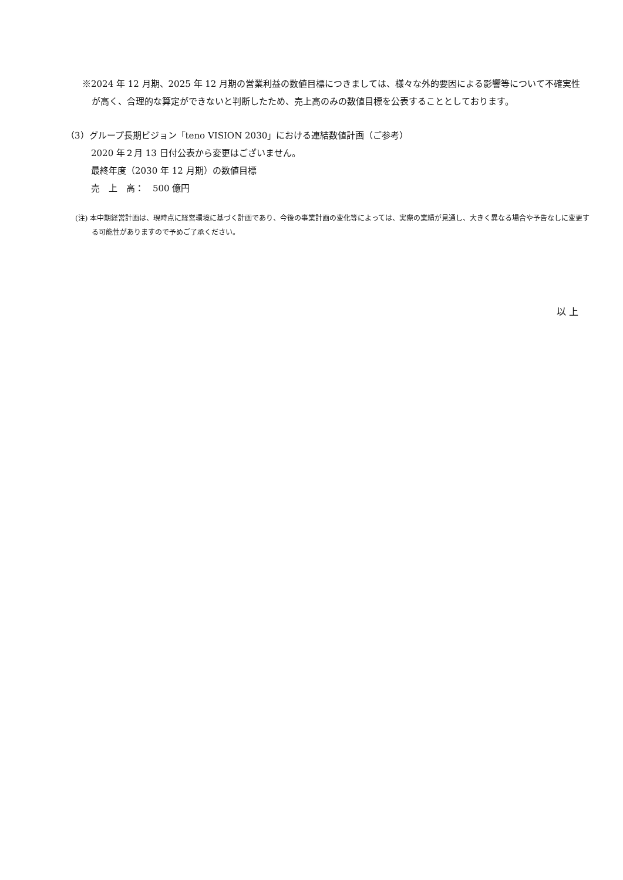※2024 年 12 月期、2025 年 12 月期の営業利益の数値目標につきましては、様々な外的要因による影響等について不確実性が高く、合理的な算定ができないと判断したため、売上高のみの数値目標を公表することとしております。
（3）グループ長期ビジョン「teno VISION 2030」における連結数値計画（ご参考）
2020 年２月 13 日付公表から変更はございません。
最終年度（2030 年 12 月期）の数値目標
売　上　高：　500 億円
(注) 本中期経営計画は、現時点に経営環境に基づく計画であり、今後の事業計画の変化等によっては、実際の業績が見通し、大きく異なる場合や予告なしに変更する可能性がありますので予めご了承ください。
以 上